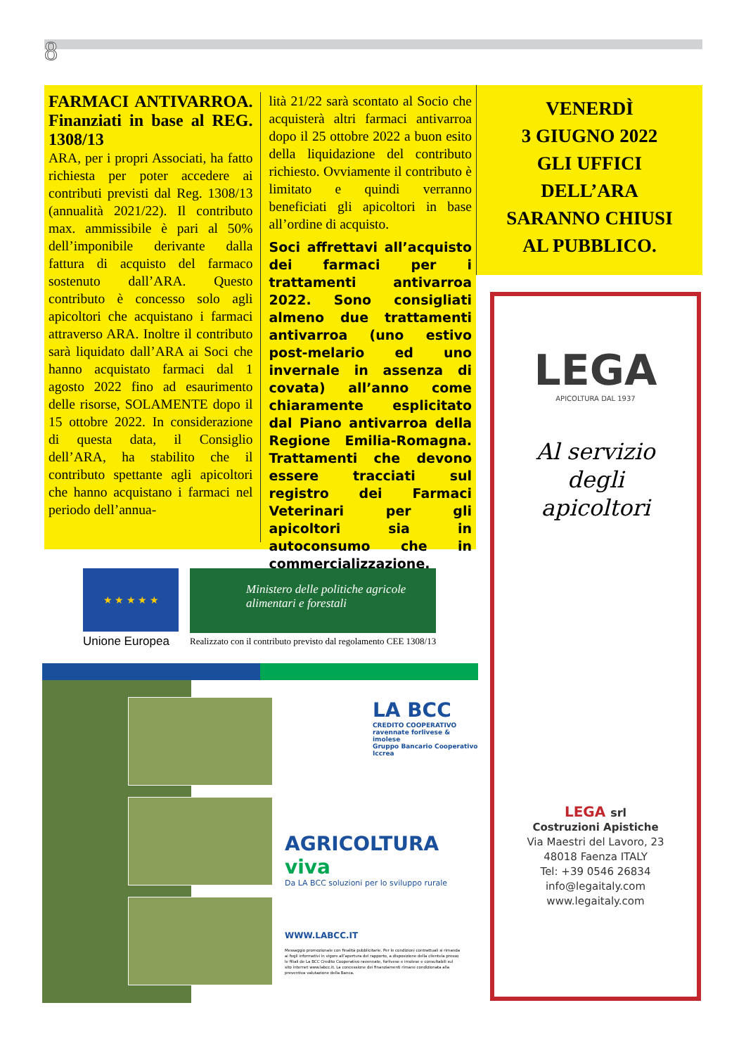8
FARMACI ANTIVARROA. Finanziati in base al REG. 1308/13
ARA, per i propri Associati, ha fatto richiesta per poter accedere ai contributi previsti dal Reg. 1308/13 (annualità 2021/22). Il contributo max. ammissibile è pari al 50% dell’imponibile derivante dalla fattura di acquisto del farmaco sostenuto dall’ARA. Questo contributo è concesso solo agli apicoltori che acquistano i farmaci attraverso ARA. Inoltre il contributo sarà liquidato dall’ARA ai Soci che hanno acquistato farmaci dal 1 agosto 2022 fino ad esaurimento delle risorse, SOLAMENTE dopo il 15 ottobre 2022. In considerazione di questa data, il Consiglio dell’ARA, ha stabilito che il contributo spettante agli apicoltori che hanno acquistano i farmaci nel periodo dell’annua-
lità 21/22 sarà scontato al Socio che acquisterà altri farmaci antivarroa dopo il 25 ottobre 2022 a buon esito della liquidazione del contributo richiesto. Ovviamente il contributo è limitato e quindi verranno beneficiati gli apicoltori in base all’ordine di acquisto.
Soci affrettavi all’acquisto dei farmaci per i trattamenti antivarroa 2022. Sono consigliati almeno due trattamenti antivarroa (uno estivo post-melario ed uno invernale in assenza di covata) all’anno come chiaramente esplicitato dal Piano antivarroa della Regione Emilia-Romagna. Trattamenti che devono essere tracciati sul registro dei Farmaci Veterinari per gli apicoltori sia in autoconsumo che in commercializzazione.
VENERDÌ
3 GIUGNO 2022
GLI UFFICI
DELL’ARA
SARANNO CHIUSI
AL PUBBLICO.
LEGA
APICOLTURA DAL 1937
Al servizio
degli
apicoltori
LEGA srl
Costruzioni Apistiche
Via Maestri del Lavoro, 23
48018 Faenza ITALY
Tel: +39 0546 26834
info@legaitaly.com
www.legaitaly.com
★ ★ ★ ★ ★
Unione Europea
Ministero delle politiche agricole
alimentari e forestali
Realizzato con il contributo previsto dal regolamento CEE 1308/13
LA BCC
CREDITO COOPERATIVO
ravennate forlivese & imolese
Gruppo Bancario Cooperativo Iccrea
AGRICOLTURA viva
Da LA BCC soluzioni per lo sviluppo rurale
WWW.LABCC.IT
Messaggio promozionale con finalità pubblicitarie. Per le condizioni contrattuali si rimanda ai fogli informativi in vigore all’apertura del rapporto, a disposizione della clientela presso le filiali de La BCC Credito Cooperativo ravennate, forlivese e imolese e consultabili sul sito internet www.labcc.it. La concessione dei finanziamenti rimane condizionata alla preventiva valutazione della Banca.